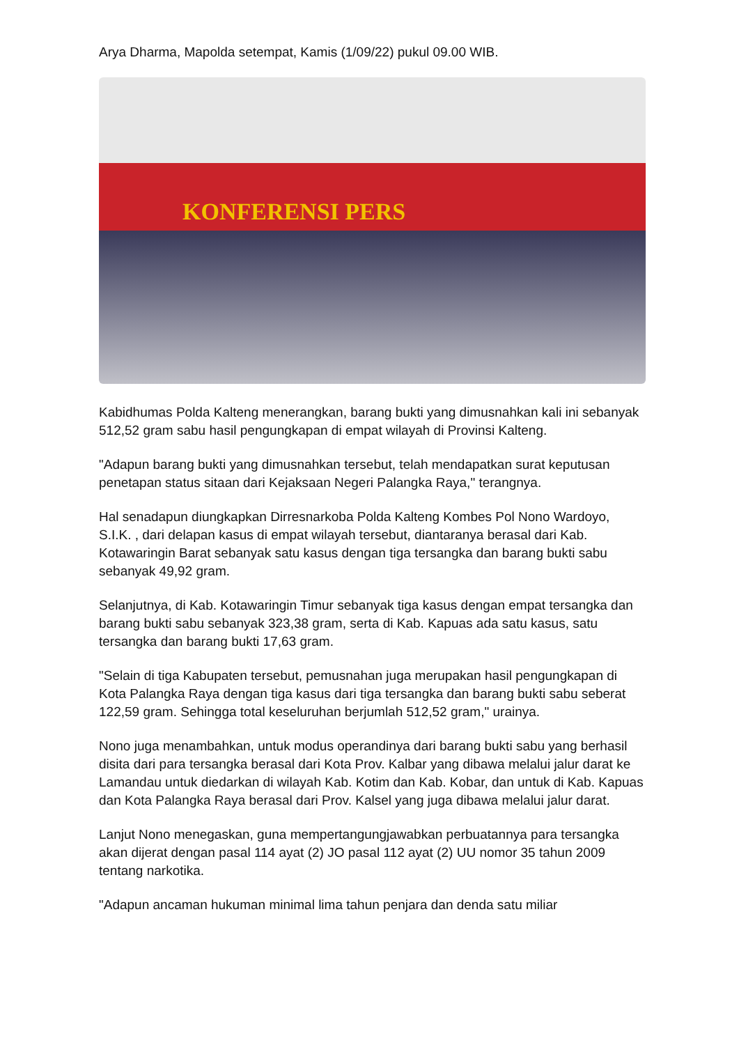Arya Dharma, Mapolda setempat, Kamis (1/09/22) pukul 09.00 WIB.
KONFERENSI PERS
Kabidhumas Polda Kalteng menerangkan, barang bukti yang dimusnahkan kali ini sebanyak 512,52 gram sabu hasil pengungkapan di empat wilayah di Provinsi Kalteng.
"Adapun barang bukti yang dimusnahkan tersebut, telah mendapatkan surat keputusan penetapan status sitaan dari Kejaksaan Negeri Palangka Raya," terangnya.
Hal senadapun diungkapkan Dirresnarkoba Polda Kalteng Kombes Pol Nono Wardoyo, S.I.K. , dari delapan kasus di empat wilayah tersebut, diantaranya berasal dari Kab. Kotawaringin Barat sebanyak satu kasus dengan tiga tersangka dan barang bukti sabu sebanyak 49,92 gram.
Selanjutnya, di Kab. Kotawaringin Timur sebanyak tiga kasus dengan empat tersangka dan barang bukti sabu sebanyak 323,38 gram, serta di Kab. Kapuas ada satu kasus, satu tersangka dan barang bukti 17,63 gram.
"Selain di tiga Kabupaten tersebut, pemusnahan juga merupakan hasil pengungkapan di Kota Palangka Raya dengan tiga kasus dari tiga tersangka dan barang bukti sabu seberat 122,59 gram. Sehingga total keseluruhan berjumlah 512,52 gram," urainya.
Nono juga menambahkan, untuk modus operandinya dari barang bukti sabu yang berhasil disita dari para tersangka berasal dari Kota Prov. Kalbar yang dibawa melalui jalur darat ke Lamandau untuk diedarkan di wilayah Kab. Kotim dan Kab. Kobar, dan untuk di Kab. Kapuas dan Kota Palangka Raya berasal dari Prov. Kalsel yang juga dibawa melalui jalur darat.
Lanjut Nono menegaskan, guna mempertangungjawabkan perbuatannya para tersangka akan dijerat dengan pasal 114 ayat (2) JO pasal 112 ayat (2) UU nomor 35 tahun 2009 tentang narkotika.
"Adapun ancaman hukuman minimal lima tahun penjara dan denda satu miliar